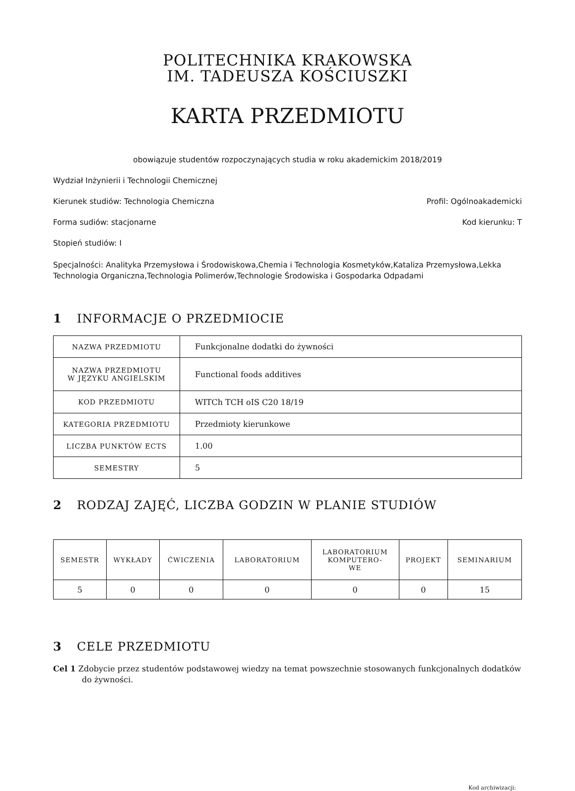POLITECHNIKA KRAKOWSKA
IM. TADEUSZA KOŚCIUSZKI
KARTA PRZEDMIOTU
obowiązuje studentów rozpoczynających studia w roku akademickim 2018/2019
Wydział Inżynierii i Technologii Chemicznej
Kierunek studiów: Technologia Chemiczna Profil: Ogólnoakademicki
Forma sudiów: stacjonarne Kod kierunku: T
Stopień studiów: I
Specjalności: Analityka Przemysłowa i Środowiskowa,Chemia i Technologia Kosmetyków,Kataliza Przemysłowa,Lekka Technologia Organiczna,Technologia Polimerów,Technologie Środowiska i Gospodarka Odpadami
1 INFORMACJE O PRZEDMIOCIE
| NAZWA PRZEDMIOTU | Funkcjonalne dodatki do żywności |
| NAZWA PRZEDMIOTU W JĘZYKU ANGIELSKIM | Functional foods additives |
| KOD PRZEDMIOTU | WITCh TCH oIS C20 18/19 |
| KATEGORIA PRZEDMIOTU | Przedmioty kierunkowe |
| LICZBA PUNKTÓW ECTS | 1.00 |
| SEMESTRY | 5 |
2 RODZAJ ZAJĘĆ, LICZBA GODZIN W PLANIE STUDIÓW
| SEMESTR | WYKŁADY | ĆWICZENIA | LABORATORIUM | LABORATORIUM KOMPUTERO- WE | PROJEKT | SEMINARIUM |
| --- | --- | --- | --- | --- | --- | --- |
| 5 | 0 | 0 | 0 | 0 | 0 | 15 |
3 CELE PRZEDMIOTU
Cel 1 Zdobycie przez studentów podstawowej wiedzy na temat powszechnie stosowanych funkcjonalnych dodatków do żywności.
Kod archiwizacji: